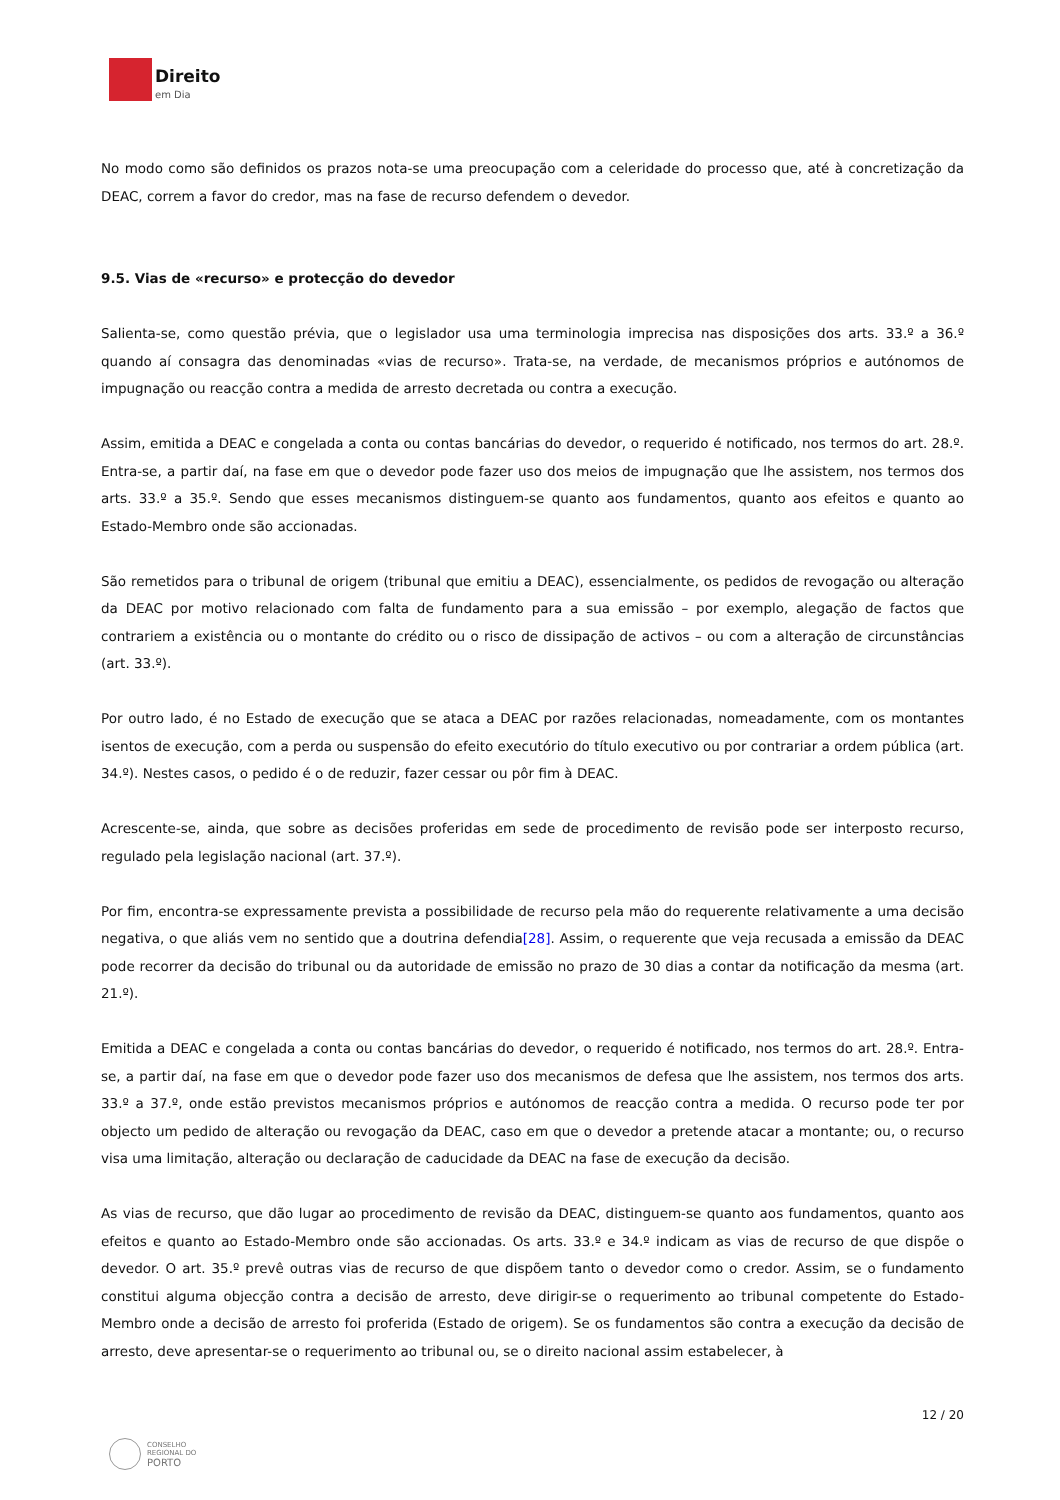Direito
em Dia
No modo como são definidos os prazos nota-se uma preocupação com a celeridade do processo que, até à concretização da DEAC, correm a favor do credor, mas na fase de recurso defendem o devedor.
9.5. Vias de «recurso» e protecção do devedor
Salienta-se, como questão prévia, que o legislador usa uma terminologia imprecisa nas disposições dos arts. 33.º a 36.º quando aí consagra das denominadas «vias de recurso». Trata-se, na verdade, de mecanismos próprios e autónomos de impugnação ou reacção contra a medida de arresto decretada ou contra a execução.
Assim, emitida a DEAC e congelada a conta ou contas bancárias do devedor, o requerido é notificado, nos termos do art. 28.º. Entra-se, a partir daí, na fase em que o devedor pode fazer uso dos meios de impugnação que lhe assistem, nos termos dos arts. 33.º a 35.º. Sendo que esses mecanismos distinguem-se quanto aos fundamentos, quanto aos efeitos e quanto ao Estado-Membro onde são accionadas.
São remetidos para o tribunal de origem (tribunal que emitiu a DEAC), essencialmente, os pedidos de revogação ou alteração da DEAC por motivo relacionado com falta de fundamento para a sua emissão – por exemplo, alegação de factos que contrariem a existência ou o montante do crédito ou o risco de dissipação de activos – ou com a alteração de circunstâncias (art. 33.º).
Por outro lado, é no Estado de execução que se ataca a DEAC por razões relacionadas, nomeadamente, com os montantes isentos de execução, com a perda ou suspensão do efeito executório do título executivo ou por contrariar a ordem pública (art. 34.º). Nestes casos, o pedido é o de reduzir, fazer cessar ou pôr fim à DEAC.
Acrescente-se, ainda, que sobre as decisões proferidas em sede de procedimento de revisão pode ser interposto recurso, regulado pela legislação nacional (art. 37.º).
Por fim, encontra-se expressamente prevista a possibilidade de recurso pela mão do requerente relativamente a uma decisão negativa, o que aliás vem no sentido que a doutrina defendia[28]. Assim, o requerente que veja recusada a emissão da DEAC pode recorrer da decisão do tribunal ou da autoridade de emissão no prazo de 30 dias a contar da notificação da mesma (art. 21.º).
Emitida a DEAC e congelada a conta ou contas bancárias do devedor, o requerido é notificado, nos termos do art. 28.º. Entra-se, a partir daí, na fase em que o devedor pode fazer uso dos mecanismos de defesa que lhe assistem, nos termos dos arts. 33.º a 37.º, onde estão previstos mecanismos próprios e autónomos de reacção contra a medida. O recurso pode ter por objecto um pedido de alteração ou revogação da DEAC, caso em que o devedor a pretende atacar a montante; ou, o recurso visa uma limitação, alteração ou declaração de caducidade da DEAC na fase de execução da decisão.
As vias de recurso, que dão lugar ao procedimento de revisão da DEAC, distinguem-se quanto aos fundamentos, quanto aos efeitos e quanto ao Estado-Membro onde são accionadas. Os arts. 33.º e 34.º indicam as vias de recurso de que dispõe o devedor. O art. 35.º prevê outras vias de recurso de que dispõem tanto o devedor como o credor. Assim, se o fundamento constitui alguma objecção contra a decisão de arresto, deve dirigir-se o requerimento ao tribunal competente do Estado-Membro onde a decisão de arresto foi proferida (Estado de origem). Se os fundamentos são contra a execução da decisão de arresto, deve apresentar-se o requerimento ao tribunal ou, se o direito nacional assim estabelecer, à
12 / 20
CONSELHO
REGIONAL DO
PORTO